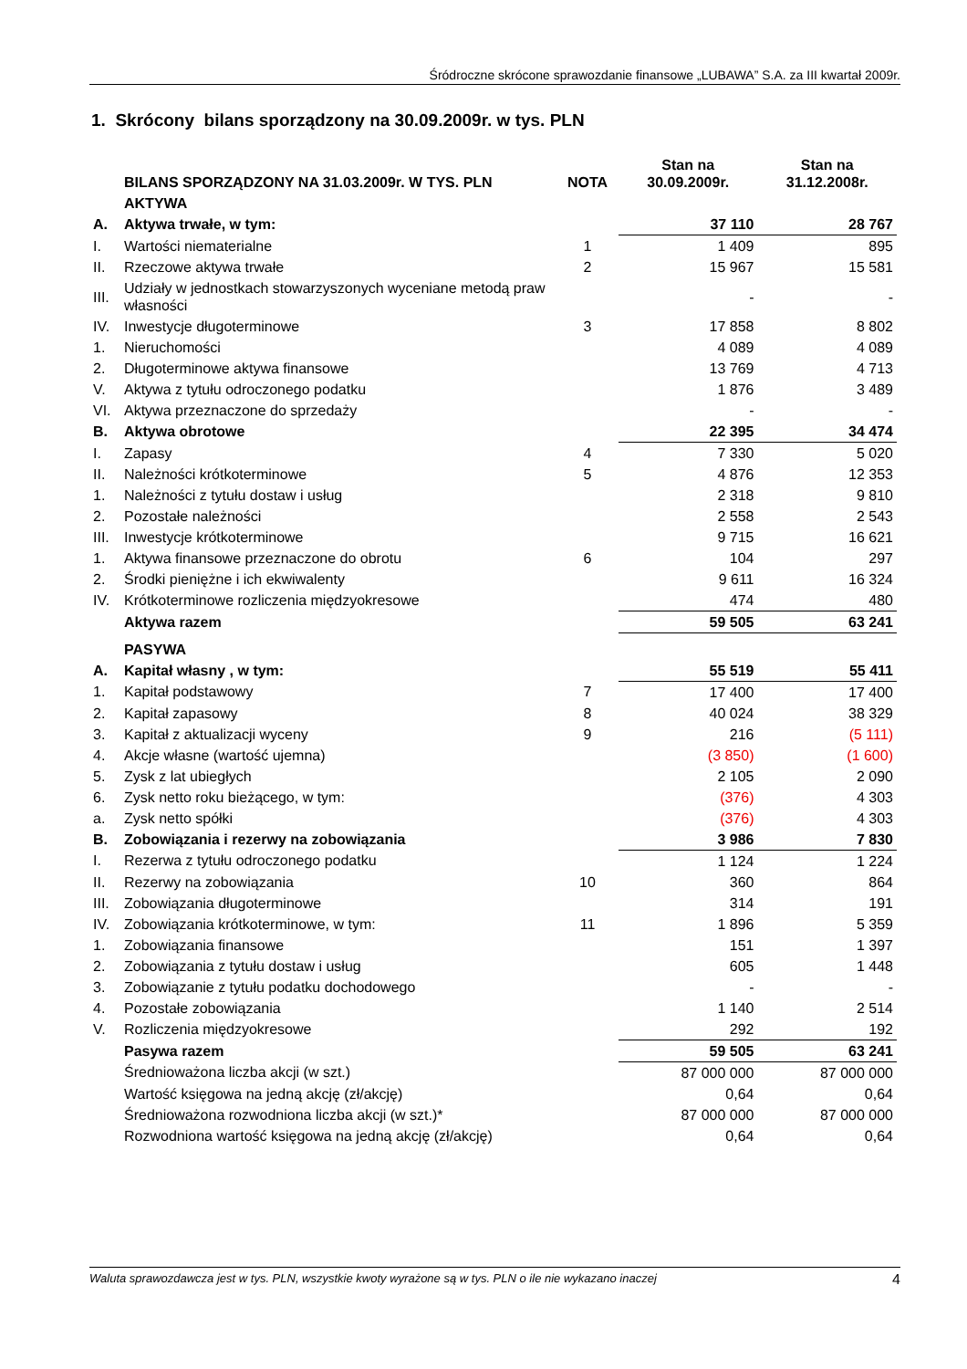Śródroczne skrócone sprawozdanie finansowe „LUBAWA” S.A. za III kwartał 2009r.
1. Skrócony bilans sporządzony na 30.09.2009r. w tys. PLN
| | BILANS SPORZĄDZONY NA 31.03.2009r. W TYS. PLN | NOTA | Stan na 30.09.2009r. | Stan na 31.12.2008r. |
| --- | --- | --- | --- | --- |
| | AKTYWA | | | |
| A. | Aktywa trwałe, w tym: | | 37 110 | 28 767 |
| I. | Wartości niematerialne | 1 | 1 409 | 895 |
| II. | Rzeczowe aktywa trwałe | 2 | 15 967 | 15 581 |
| III. | Udziały w jednostkach stowarzyszonych wyceniane metodą praw własności | | - | - |
| IV. | Inwestycje długoterminowe | 3 | 17 858 | 8 802 |
| 1. | Nieruchomości | | 4 089 | 4 089 |
| 2. | Długoterminowe aktywa finansowe | | 13 769 | 4 713 |
| V. | Aktywa z tytułu odroczonego podatku | | 1 876 | 3 489 |
| VI. | Aktywa przeznaczone do sprzedaży | | - | - |
| B. | Aktywa obrotowe | | 22 395 | 34 474 |
| I. | Zapasy | 4 | 7 330 | 5 020 |
| II. | Należności krótkoterminowe | 5 | 4 876 | 12 353 |
| 1. | Należności z tytułu dostaw i usług | | 2 318 | 9 810 |
| 2. | Pozostałe należności | | 2 558 | 2 543 |
| III. | Inwestycje krótkoterminowe | | 9 715 | 16 621 |
| 1. | Aktywa finansowe przeznaczone do obrotu | 6 | 104 | 297 |
| 2. | Środki pieniężne i ich ekwiwalenty | | 9 611 | 16 324 |
| IV. | Krótkoterminowe rozliczenia międzyokresowe | | 474 | 480 |
| | Aktywa razem | | 59 505 | 63 241 |
| | PASYWA | | | |
| A. | Kapitał własny , w tym: | | 55 519 | 55 411 |
| 1. | Kapitał podstawowy | 7 | 17 400 | 17 400 |
| 2. | Kapitał zapasowy | 8 | 40 024 | 38 329 |
| 3. | Kapitał z aktualizacji wyceny | 9 | 216 | (5 111) |
| 4. | Akcje własne (wartość ujemna) | | (3 850) | (1 600) |
| 5. | Zysk z lat ubiegłych | | 2 105 | 2 090 |
| 6. | Zysk netto roku bieżącego, w tym: | | (376) | 4 303 |
| a. | Zysk netto spółki | | (376) | 4 303 |
| B. | Zobowiązania i rezerwy na zobowiązania | | 3 986 | 7 830 |
| I. | Rezerwa z tytułu odroczonego podatku | | 1 124 | 1 224 |
| II. | Rezerwy na zobowiązania | 10 | 360 | 864 |
| III. | Zobowiązania długoterminowe | | 314 | 191 |
| IV. | Zobowiązania krótkoterminowe, w tym: | 11 | 1 896 | 5 359 |
| 1. | Zobowiązania finansowe | | 151 | 1 397 |
| 2. | Zobowiązania z tytułu dostaw i usług | | 605 | 1 448 |
| 3. | Zobowiązanie z tytułu podatku dochodowego | | - | - |
| 4. | Pozostałe zobowiązania | | 1 140 | 2 514 |
| V. | Rozliczenia międzyokresowe | | 292 | 192 |
| | Pasywa razem | | 59 505 | 63 241 |
| | Średnioważona liczba akcji (w szt.) | | 87 000 000 | 87 000 000 |
| | Wartość księgowa na jedną akcję (zł/akcję) | | 0,64 | 0,64 |
| | Średnioważona rozwodniona liczba akcji (w szt.)* | | 87 000 000 | 87 000 000 |
| | Rozwodniona wartość księgowa na jedną akcję (zł/akcję) | | 0,64 | 0,64 |
Waluta sprawozdawcza jest w tys. PLN, wszystkie kwoty wyrażone są w tys. PLN o ile nie wykazano inaczej 4